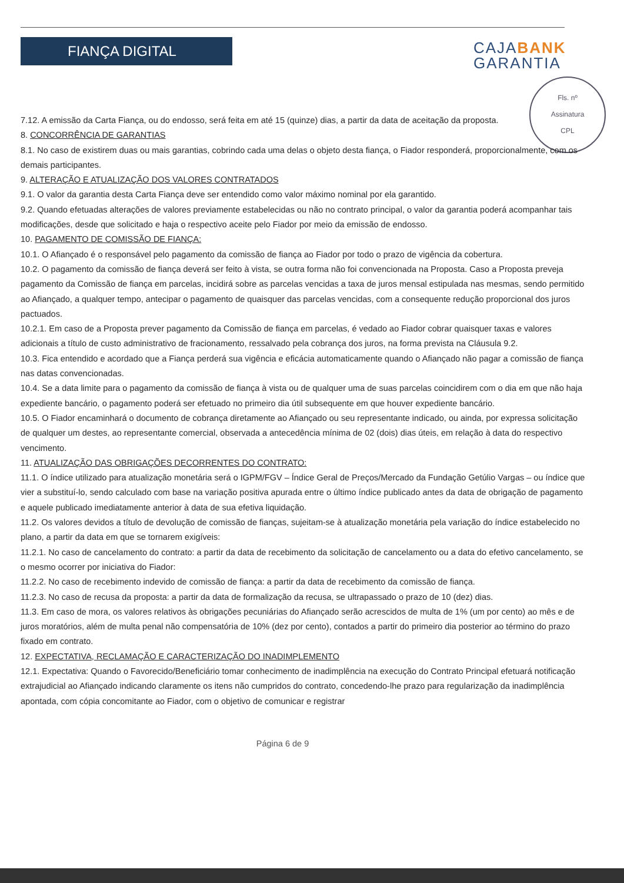FIANÇA DIGITAL
CAJABANK
GARANTIA
Fls. nº
Assinatura
CPL
7.12. A emissão da Carta Fiança, ou do endosso, será feita em até 15 (quinze) dias, a partir da data de aceitação da proposta.
8. CONCORRÊNCIA DE GARANTIAS
8.1. No caso de existirem duas ou mais garantias, cobrindo cada uma delas o objeto desta fiança, o Fiador responderá, proporcionalmente, com os demais participantes.
9. ALTERAÇÃO E ATUALIZAÇÃO DOS VALORES CONTRATADOS
9.1. O valor da garantia desta Carta Fiança deve ser entendido como valor máximo nominal por ela garantido.
9.2. Quando efetuadas alterações de valores previamente estabelecidas ou não no contrato principal, o valor da garantia poderá acompanhar tais modificações, desde que solicitado e haja o respectivo aceite pelo Fiador por meio da emissão de endosso.
10. PAGAMENTO DE COMISSÃO DE FIANÇA:
10.1. O Afiançado é o responsável pelo pagamento da comissão de fiança ao Fiador por todo o prazo de vigência da cobertura.
10.2. O pagamento da comissão de fiança deverá ser feito à vista, se outra forma não foi convencionada na Proposta. Caso a Proposta preveja pagamento da Comissão de fiança em parcelas, incidirá sobre as parcelas vencidas a taxa de juros mensal estipulada nas mesmas, sendo permitido ao Afiançado, a qualquer tempo, antecipar o pagamento de quaisquer das parcelas vencidas, com a consequente redução proporcional dos juros pactuados.
10.2.1. Em caso de a Proposta prever pagamento da Comissão de fiança em parcelas, é vedado ao Fiador cobrar quaisquer taxas e valores adicionais a título de custo administrativo de fracionamento, ressalvado pela cobrança dos juros, na forma prevista na Cláusula 9.2.
10.3. Fica entendido e acordado que a Fiança perderá sua vigência e eficácia automaticamente quando o Afiançado não pagar a comissão de fiança nas datas convencionadas.
10.4. Se a data limite para o pagamento da comissão de fiança à vista ou de qualquer uma de suas parcelas coincidirem com o dia em que não haja expediente bancário, o pagamento poderá ser efetuado no primeiro dia útil subsequente em que houver expediente bancário.
10.5. O Fiador encaminhará o documento de cobrança diretamente ao Afiançado ou seu representante indicado, ou ainda, por expressa solicitação de qualquer um destes, ao representante comercial, observada a antecedência mínima de 02 (dois) dias úteis, em relação à data do respectivo vencimento.
11. ATUALIZAÇÃO DAS OBRIGAÇÕES DECORRENTES DO CONTRATO:
11.1. O índice utilizado para atualização monetária será o IGPM/FGV – Índice Geral de Preços/Mercado da Fundação Getúlio Vargas – ou índice que vier a substituí-lo, sendo calculado com base na variação positiva apurada entre o último índice publicado antes da data de obrigação de pagamento e aquele publicado imediatamente anterior à data de sua efetiva liquidação.
11.2. Os valores devidos a título de devolução de comissão de fianças, sujeitam-se à atualização monetária pela variação do índice estabelecido no plano, a partir da data em que se tornarem exigíveis:
11.2.1. No caso de cancelamento do contrato: a partir da data de recebimento da solicitação de cancelamento ou a data do efetivo cancelamento, se o mesmo ocorrer por iniciativa do Fiador:
11.2.2. No caso de recebimento indevido de comissão de fiança: a partir da data de recebimento da comissão de fiança.
11.2.3. No caso de recusa da proposta: a partir da data de formalização da recusa, se ultrapassado o prazo de 10 (dez) dias.
11.3. Em caso de mora, os valores relativos às obrigações pecuniárias do Afiançado serão acrescidos de multa de 1% (um por cento) ao mês e de juros moratórios, além de multa penal não compensatória de 10% (dez por cento), contados a partir do primeiro dia posterior ao término do prazo fixado em contrato.
12. EXPECTATIVA, RECLAMAÇÃO E CARACTERIZAÇÃO DO INADIMPLEMENTO
12.1. Expectativa: Quando o Favorecido/Beneficiário tomar conhecimento de inadimplência na execução do Contrato Principal efetuará notificação extrajudicial ao Afiançado indicando claramente os itens não cumpridos do contrato, concedendo-lhe prazo para regularização da inadimplência apontada, com cópia concomitante ao Fiador, com o objetivo de comunicar e registrar
Página 6 de 9